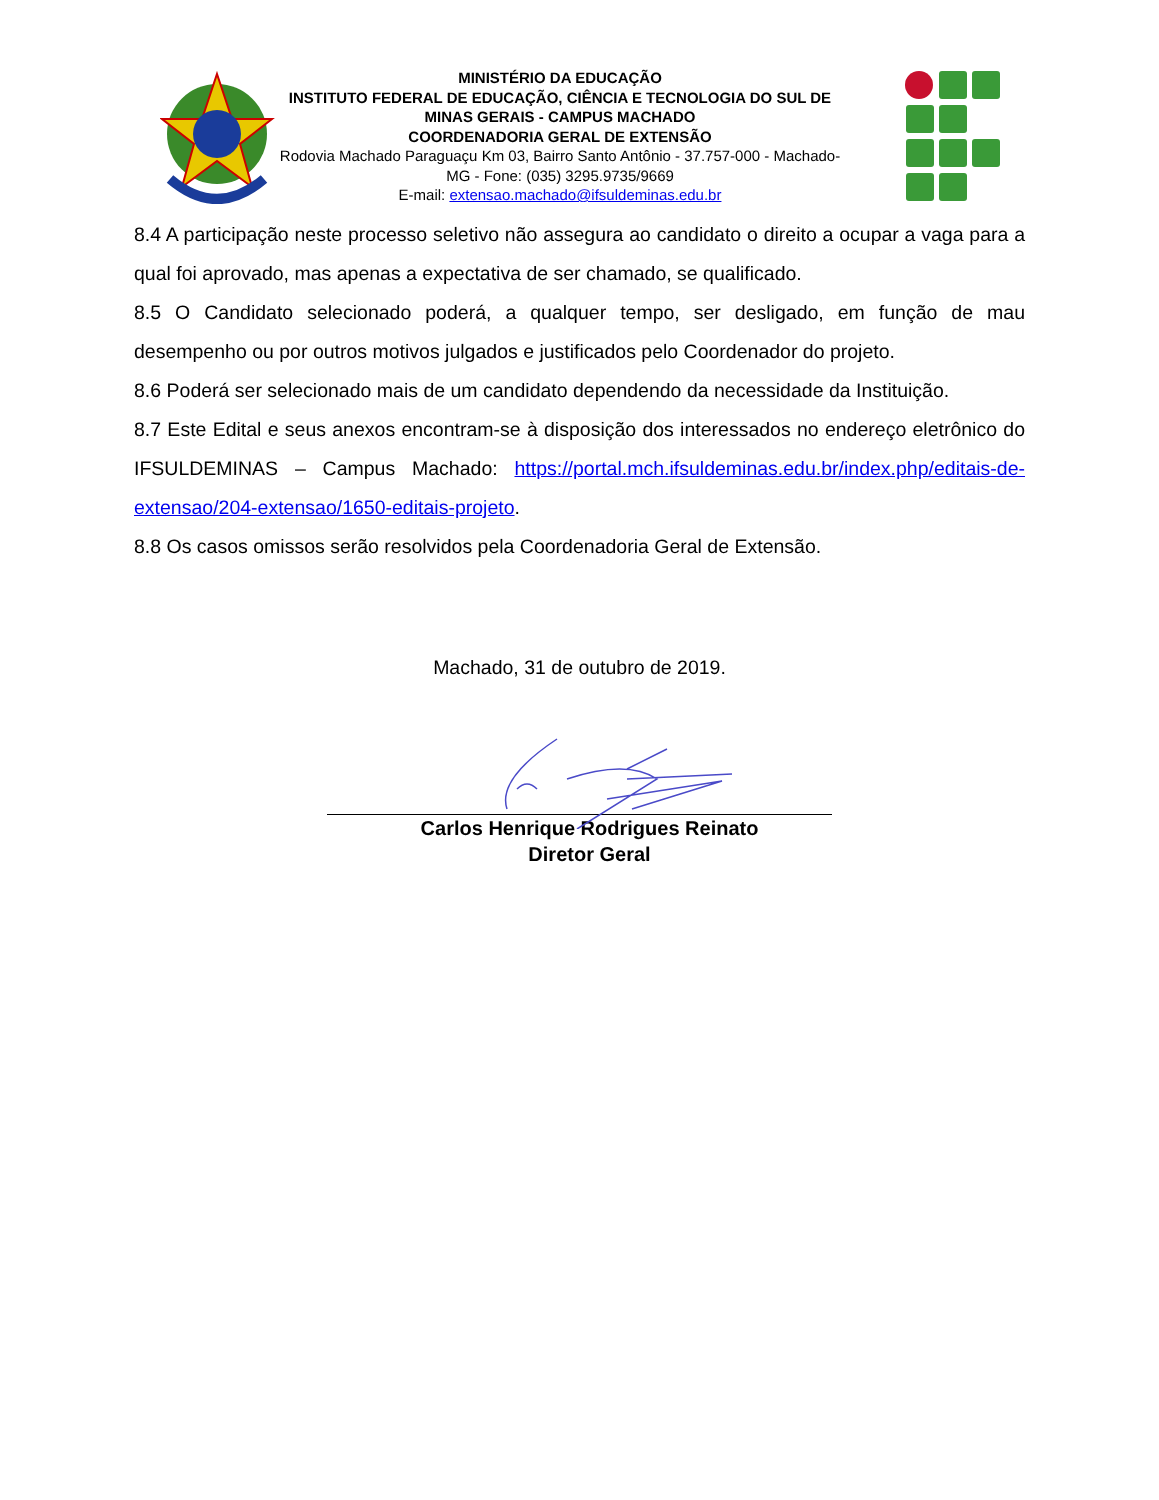MINISTÉRIO DA EDUCAÇÃO
INSTITUTO FEDERAL DE EDUCAÇÃO, CIÊNCIA E TECNOLOGIA DO SUL DE MINAS GERAIS - CAMPUS MACHADO
COORDENADORIA GERAL DE EXTENSÃO
Rodovia Machado Paraguaçu Km 03, Bairro Santo Antônio - 37.757-000 - Machado-MG - Fone: (035) 3295.9735/9669
E-mail: extensao.machado@ifsuldeminas.edu.br
8.4 A participação neste processo seletivo não assegura ao candidato o direito a ocupar a vaga para a qual foi aprovado, mas apenas a expectativa de ser chamado, se qualificado.
8.5 O Candidato selecionado poderá, a qualquer tempo, ser desligado, em função de mau desempenho ou por outros motivos julgados e justificados pelo Coordenador do projeto.
8.6 Poderá ser selecionado mais de um candidato dependendo da necessidade da Instituição.
8.7 Este Edital e seus anexos encontram-se à disposição dos interessados no endereço eletrônico do IFSULDEMINAS – Campus Machado: https://portal.mch.ifsuldeminas.edu.br/index.php/editais-de-extensao/204-extensao/1650-editais-projeto.
8.8 Os casos omissos serão resolvidos pela Coordenadoria Geral de Extensão.
Machado, 31 de outubro de 2019.
Carlos Henrique Rodrigues Reinato
Diretor Geral